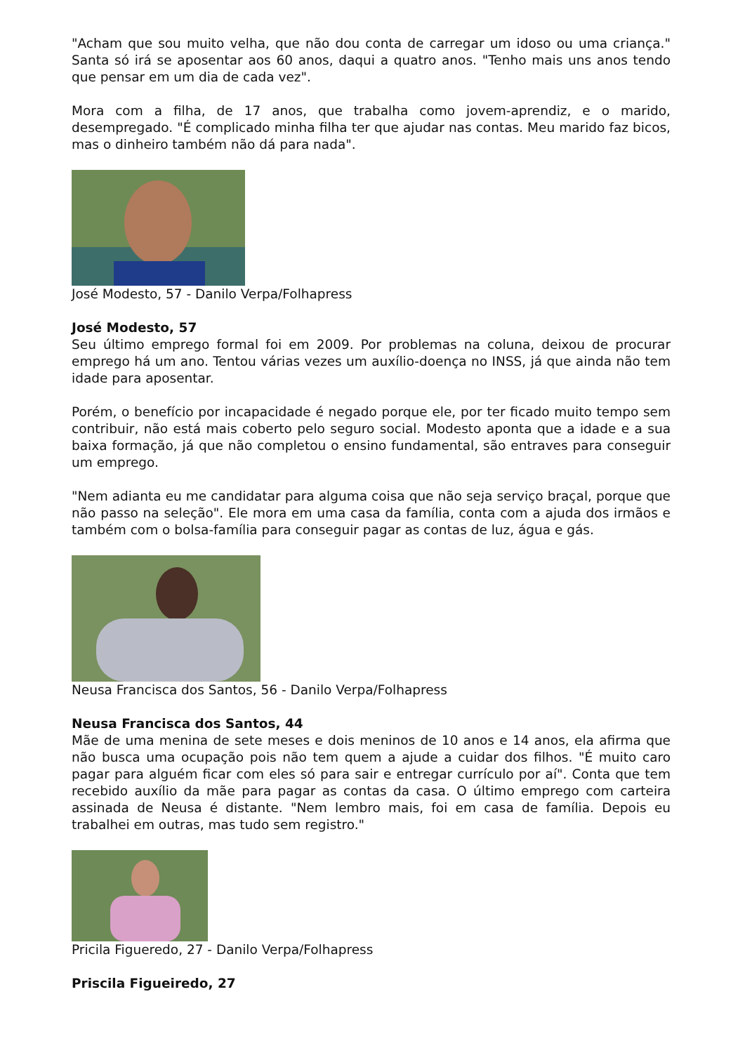"Acham que sou muito velha, que não dou conta de carregar um idoso ou uma criança." Santa só irá se aposentar aos 60 anos, daqui a quatro anos. "Tenho mais uns anos tendo que pensar em um dia de cada vez".
Mora com a filha, de 17 anos, que trabalha como jovem-aprendiz, e o marido, desempregado. "É complicado minha filha ter que ajudar nas contas. Meu marido faz bicos, mas o dinheiro também não dá para nada".
José Modesto, 57 - Danilo Verpa/Folhapress
José Modesto, 57
Seu último emprego formal foi em 2009. Por problemas na coluna, deixou de procurar emprego há um ano. Tentou várias vezes um auxílio-doença no INSS, já que ainda não tem idade para aposentar.
Porém, o benefício por incapacidade é negado porque ele, por ter ficado muito tempo sem contribuir, não está mais coberto pelo seguro social. Modesto aponta que a idade e a sua baixa formação, já que não completou o ensino fundamental, são entraves para conseguir um emprego.
"Nem adianta eu me candidatar para alguma coisa que não seja serviço braçal, porque que não passo na seleção". Ele mora em uma casa da família, conta com a ajuda dos irmãos e também com o bolsa-família para conseguir pagar as contas de luz, água e gás.
Neusa Francisca dos Santos, 56 - Danilo Verpa/Folhapress
Neusa Francisca dos Santos, 44
Mãe de uma menina de sete meses e dois meninos de 10 anos e 14 anos, ela afirma que não busca uma ocupação pois não tem quem a ajude a cuidar dos filhos. "É muito caro pagar para alguém ficar com eles só para sair e entregar currículo por aí". Conta que tem recebido auxílio da mãe para pagar as contas da casa. O último emprego com carteira assinada de Neusa é distante. "Nem lembro mais, foi em casa de família. Depois eu trabalhei em outras, mas tudo sem registro."
Pricila Figueredo, 27 - Danilo Verpa/Folhapress
Priscila Figueiredo, 27